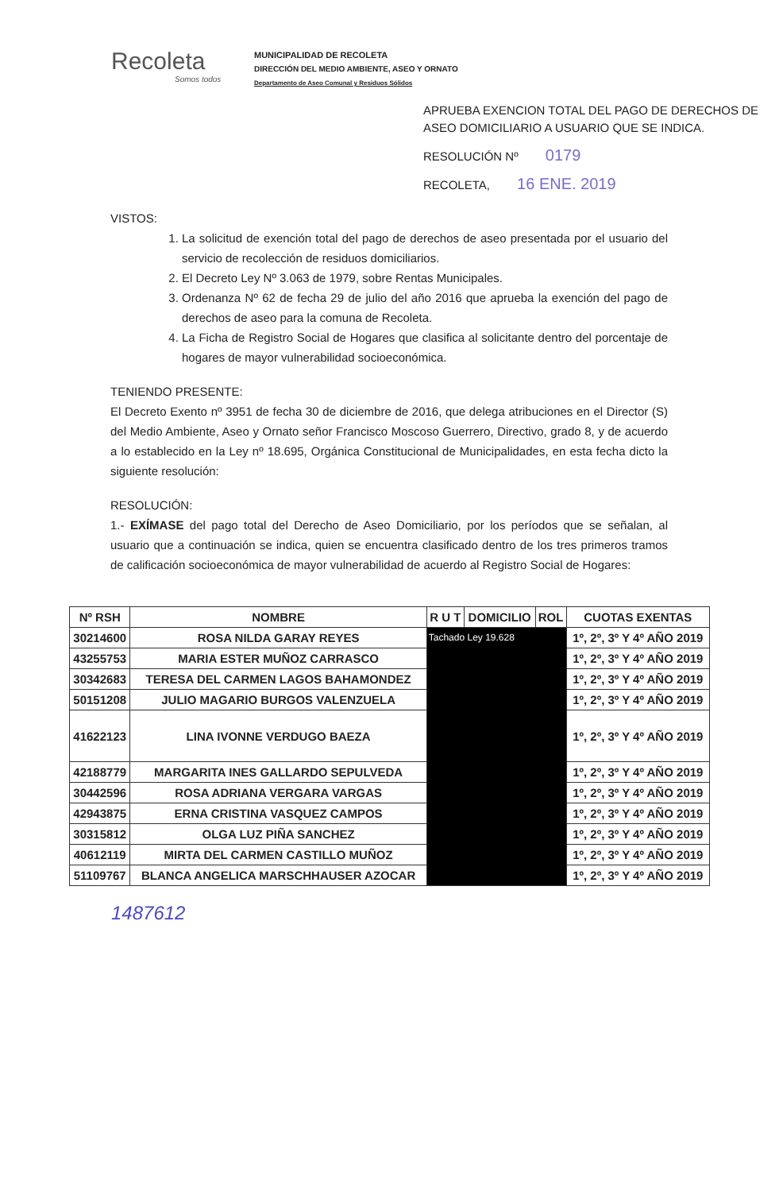Recoleta
Somos todos
MUNICIPALIDAD DE RECOLETA
DIRECCIÓN DEL MEDIO AMBIENTE, ASEO Y ORNATO
Departamento de Aseo Comunal y Residuos Sólidos
APRUEBA EXENCION TOTAL DEL PAGO DE DERECHOS DE ASEO DOMICILIARIO A USUARIO QUE SE INDICA.
RESOLUCIÓN Nº 0179
RECOLETA, 16 ENE. 2019
VISTOS:
1. La solicitud de exención total del pago de derechos de aseo presentada por el usuario del servicio de recolección de residuos domiciliarios.
2. El Decreto Ley Nº 3.063 de 1979, sobre Rentas Municipales.
3. Ordenanza Nº 62 de fecha 29 de julio del año 2016 que aprueba la exención del pago de derechos de aseo para la comuna de Recoleta.
4. La Ficha de Registro Social de Hogares que clasifica al solicitante dentro del porcentaje de hogares de mayor vulnerabilidad socioeconómica.
TENIENDO PRESENTE:
El Decreto Exento nº 3951 de fecha 30 de diciembre de 2016, que delega atribuciones en el Director (S) del Medio Ambiente, Aseo y Ornato señor Francisco Moscoso Guerrero, Directivo, grado 8, y de acuerdo a lo establecido en la Ley nº 18.695, Orgánica Constitucional de Municipalidades, en esta fecha dicto la siguiente resolución:
RESOLUCIÓN:
1.- EXÍMASE del pago total del Derecho de Aseo Domiciliario, por los períodos que se señalan, al usuario que a continuación se indica, quien se encuentra clasificado dentro de los tres primeros tramos de calificación socioeconómica de mayor vulnerabilidad de acuerdo al Registro Social de Hogares:
| Nº RSH | NOMBRE | R U T | DOMICILIO | ROL | CUOTAS EXENTAS |
| --- | --- | --- | --- | --- | --- |
| 30214600 | ROSA NILDA GARAY REYES | Tachado Ley 19.628 | | | 1º, 2º, 3º Y 4º AÑO 2019 |
| 43255753 | MARIA ESTER MUÑOZ CARRASCO | | | | 1º, 2º, 3º Y 4º AÑO 2019 |
| 30342683 | TERESA DEL CARMEN LAGOS BAHAMONDEZ | | | | 1º, 2º, 3º Y 4º AÑO 2019 |
| 50151208 | JULIO MAGARIO BURGOS VALENZUELA | | | | 1º, 2º, 3º Y 4º AÑO 2019 |
| 41622123 | LINA IVONNE VERDUGO BAEZA | | | | 1º, 2º, 3º Y 4º AÑO 2019 |
| 42188779 | MARGARITA INES GALLARDO SEPULVEDA | | | | 1º, 2º, 3º Y 4º AÑO 2019 |
| 30442596 | ROSA ADRIANA VERGARA VARGAS | | | | 1º, 2º, 3º Y 4º AÑO 2019 |
| 42943875 | ERNA CRISTINA VASQUEZ CAMPOS | | | | 1º, 2º, 3º Y 4º AÑO 2019 |
| 30315812 | OLGA LUZ PIÑA SANCHEZ | | | | 1º, 2º, 3º Y 4º AÑO 2019 |
| 40612119 | MIRTA DEL CARMEN CASTILLO MUÑOZ | | | | 1º, 2º, 3º Y 4º AÑO 2019 |
| 51109767 | BLANCA ANGELICA MARSCHHAUSER AZOCAR | | | | 1º, 2º, 3º Y 4º AÑO 2019 |
1487612